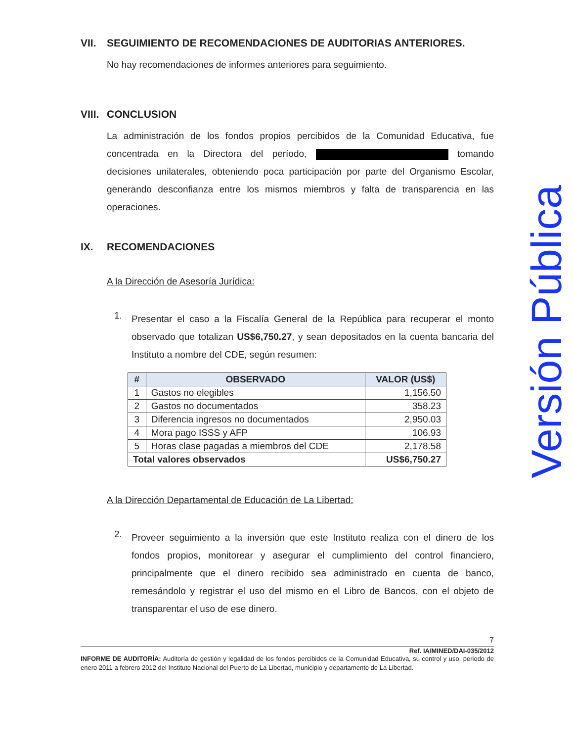VII. SEGUIMIENTO DE RECOMENDACIONES DE AUDITORIAS ANTERIORES.
No hay recomendaciones de informes anteriores para seguimiento.
VIII. CONCLUSION
La administración de los fondos propios percibidos de la Comunidad Educativa, fue concentrada en la Directora del período, tomando decisiones unilaterales, obteniendo poca participación por parte del Organismo Escolar, generando desconfianza entre los mismos miembros y falta de transparencia en las operaciones.
IX. RECOMENDACIONES
A la Dirección de Asesoría Jurídica:
1.
Presentar el caso a la Fiscalía General de la República para recuperar el monto observado que totalizan US$6,750.27, y sean depositados en la cuenta bancaria del Instituto a nombre del CDE, según resumen:
| # | OBSERVADO | VALOR (US$) |
| --- | --- | --- |
| 1 | Gastos no elegibles | 1,156.50 |
| 2 | Gastos no documentados | 358.23 |
| 3 | Diferencia ingresos no documentados | 2,950.03 |
| 4 | Mora pago ISSS y AFP | 106.93 |
| 5 | Horas clase pagadas a miembros del CDE | 2,178.58 |
| Total valores observados | | US$6,750.27 |
A la Dirección Departamental de Educación de La Libertad:
2.
Proveer seguimiento a la inversión que este Instituto realiza con el dinero de los fondos propios, monitorear y asegurar el cumplimiento del control financiero, principalmente que el dinero recibido sea administrado en cuenta de banco, remesándolo y registrar el uso del mismo en el Libro de Bancos, con el objeto de transparentar el uso de ese dinero.
Versión Pública
7
Ref. IA/MINED/DAI-035/2012
INFORME DE AUDITORÍA: Auditoría de gestión y legalidad de los fondos percibidos de la Comunidad Educativa, su control y uso, periodo de enero 2011 a febrero 2012 del Instituto Nacional del Puerto de La Libertad, municipio y departamento de La Libertad.